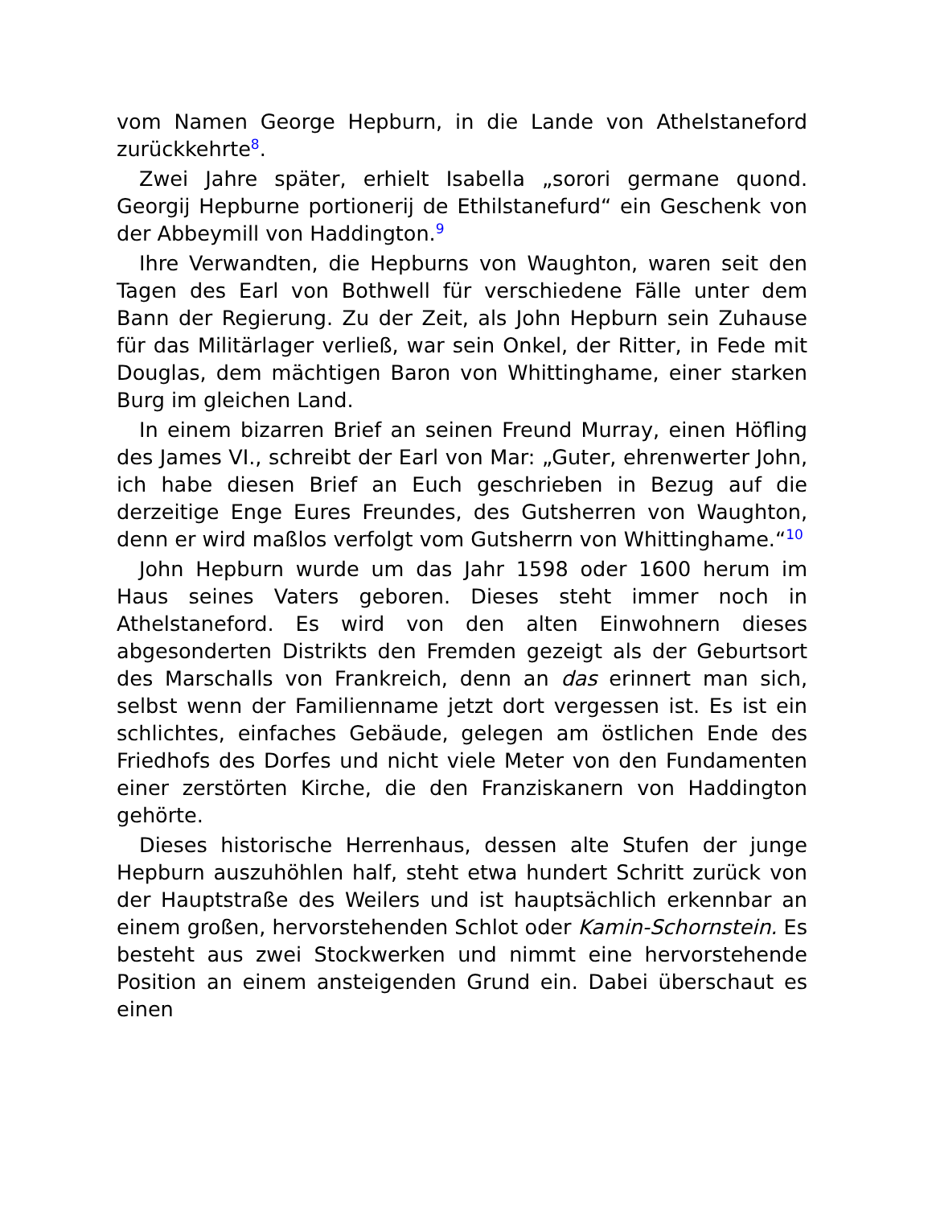vom Namen George Hepburn, in die Lande von Athelstaneford zurückkehrte<sup>8</sup>.
Zwei Jahre später, erhielt Isabella „sorori germane quond. Georgij Hepburne portionerij de Ethilstanefurd“ ein Geschenk von der Abbeymill von Haddington.<sup>9</sup>
Ihre Verwandten, die Hepburns von Waughton, waren seit den Tagen des Earl von Bothwell für verschiedene Fälle unter dem Bann der Regierung. Zu der Zeit, als John Hepburn sein Zuhause für das Militärlager verließ, war sein Onkel, der Ritter, in Fede mit Douglas, dem mächtigen Baron von Whittinghame, einer starken Burg im gleichen Land.
In einem bizarren Brief an seinen Freund Murray, einen Höfling des James VI., schreibt der Earl von Mar: „Guter, ehrenwerter John, ich habe diesen Brief an Euch geschrieben in Bezug auf die derzeitige Enge Eures Freundes, des Gutsherren von Waughton, denn er wird maßlos verfolgt vom Gutsherrn von Whittinghame.“<sup>10</sup>
John Hepburn wurde um das Jahr 1598 oder 1600 herum im Haus seines Vaters geboren. Dieses steht immer noch in Athelstaneford. Es wird von den alten Einwohnern dieses abgesonderten Distrikts den Fremden gezeigt als der Geburtsort des Marschalls von Frankreich, denn an das erinnert man sich, selbst wenn der Familienname jetzt dort vergessen ist. Es ist ein schlichtes, einfaches Gebäude, gelegen am östlichen Ende des Friedhofs des Dorfes und nicht viele Meter von den Fundamenten einer zerstörten Kirche, die den Franziskanern von Haddington gehörte.
Dieses historische Herrenhaus, dessen alte Stufen der junge Hepburn auszuhöhlen half, steht etwa hundert Schritt zurück von der Hauptstraße des Weilers und ist hauptsächlich erkennbar an einem großen, hervorstehenden Schlot oder Kamin-Schornstein. Es besteht aus zwei Stockwerken und nimmt eine hervorstehende Position an einem ansteigenden Grund ein. Dabei überschaut es einen